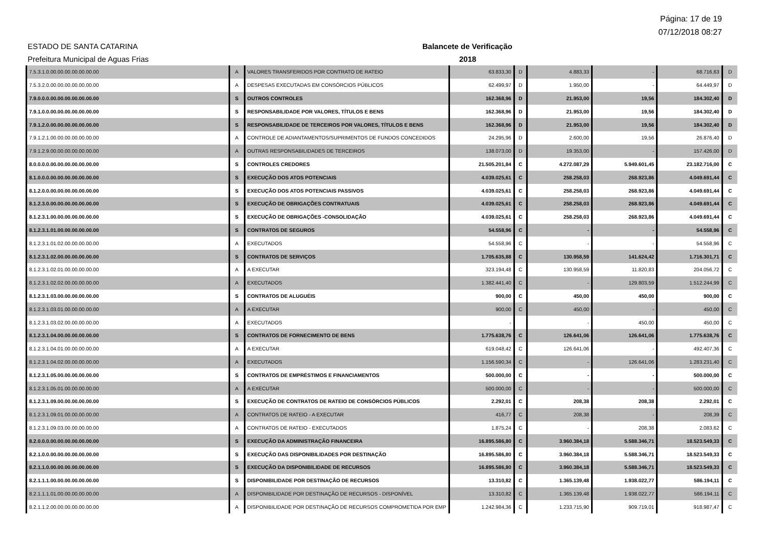Página: 17 de 19
07/12/2018 08:27
ESTADO DE SANTA CATARINA
Prefeitura Municipal de Aguas Frias
Balancete de Verificação
2018
| 7.5.3.1.0.00.00.00.00.00.00.00 | A | VALORES TRANSFERIDOS POR CONTRATO DE RATEIO | 63.833,30 | D | 4.883,33 | - | 68.716,63 | D |
| 7.5.3.2.0.00.00.00.00.00.00.00 | A | DESPESAS EXECUTADAS EM CONSÓRCIOS PÚBLICOS | 62.499,97 | D | 1.950,00 | - | 64.449,97 | D |
| 7.9.0.0.0.00.00.00.00.00.00.00 | S | OUTROS CONTROLES | 162.368,96 | D | 21.953,00 | 19,56 | 184.302,40 | D |
| 7.9.1.0.0.00.00.00.00.00.00.00 | S | RESPONSABILIDADE POR VALORES, TÍTULOS E BENS | 162.368,96 | D | 21.953,00 | 19,56 | 184.302,40 | D |
| 7.9.1.2.0.00.00.00.00.00.00.00 | S | RESPONSABILIDADE DE TERCEIROS POR VALORES, TÍTULOS E BENS | 162.368,96 | D | 21.953,00 | 19,56 | 184.302,40 | D |
| 7.9.1.2.1.00.00.00.00.00.00.00 | A | CONTROLE DE ADIANTAMENTOS/SUPRIMENTOS DE FUNDOS CONCEDIDOS | 24.295,96 | D | 2.600,00 | 19,56 | 26.876,40 | D |
| 7.9.1.2.9.00.00.00.00.00.00.00 | A | OUTRAS RESPONSABILIDADES DE TERCEIROS | 138.073,00 | D | 19.353,00 | - | 157.426,00 | D |
| 8.0.0.0.0.00.00.00.00.00.00.00 | S | CONTROLES CREDORES | 21.505.201,84 | C | 4.272.087,29 | 5.949.601,45 | 23.182.716,00 | C |
| 8.1.0.0.0.00.00.00.00.00.00.00 | S | EXECUÇÃO DOS ATOS POTENCIAIS | 4.039.025,61 | C | 258.258,03 | 268.923,86 | 4.049.691,44 | C |
| 8.1.2.0.0.00.00.00.00.00.00.00 | S | EXECUÇÃO DOS ATOS POTENCIAIS PASSIVOS | 4.039.025,61 | C | 258.258,03 | 268.923,86 | 4.049.691,44 | C |
| 8.1.2.3.0.00.00.00.00.00.00.00 | S | EXECUÇÃO DE OBRIGAÇÕES CONTRATUAIS | 4.039.025,61 | C | 258.258,03 | 268.923,86 | 4.049.691,44 | C |
| 8.1.2.3.1.00.00.00.00.00.00.00 | S | EXECUÇÃO DE OBRIGAÇÕES -CONSOLIDAÇÃO | 4.039.025,61 | C | 258.258,03 | 268.923,86 | 4.049.691,44 | C |
| 8.1.2.3.1.01.00.00.00.00.00.00 | S | CONTRATOS DE SEGUROS | 54.558,96 | C | - | - | 54.558,96 | C |
| 8.1.2.3.1.01.02.00.00.00.00.00 | A | EXECUTADOS | 54.558,96 | C | - | - | 54.558,96 | C |
| 8.1.2.3.1.02.00.00.00.00.00.00 | S | CONTRATOS DE SERVIÇOS | 1.705.635,88 | C | 130.958,59 | 141.624,42 | 1.716.301,71 | C |
| 8.1.2.3.1.02.01.00.00.00.00.00 | A | A EXECUTAR | 323.194,48 | C | 130.958,59 | 11.820,83 | 204.056,72 | C |
| 8.1.2.3.1.02.02.00.00.00.00.00 | A | EXECUTADOS | 1.382.441,40 | C | - | 129.803,59 | 1.512.244,99 | C |
| 8.1.2.3.1.03.00.00.00.00.00.00 | S | CONTRATOS DE ALUGUÉIS | 900,00 | C | 450,00 | 450,00 | 900,00 | C |
| 8.1.2.3.1.03.01.00.00.00.00.00 | A | A EXECUTAR | 900,00 | C | 450,00 | - | 450,00 | C |
| 8.1.2.3.1.03.02.00.00.00.00.00 | A | EXECUTADOS | - | | - | 450,00 | 450,00 | C |
| 8.1.2.3.1.04.00.00.00.00.00.00 | S | CONTRATOS DE FORNECIMENTO DE BENS | 1.775.638,76 | C | 126.641,06 | 126.641,06 | 1.775.638,76 | C |
| 8.1.2.3.1.04.01.00.00.00.00.00 | A | A EXECUTAR | 619.048,42 | C | 126.641,06 | - | 492.407,36 | C |
| 8.1.2.3.1.04.02.00.00.00.00.00 | A | EXECUTADOS | 1.156.590,34 | C | - | 126.641,06 | 1.283.231,40 | C |
| 8.1.2.3.1.05.00.00.00.00.00.00 | S | CONTRATOS DE EMPRÉSTIMOS E FINANCIAMENTOS | 500.000,00 | C | - | - | 500.000,00 | C |
| 8.1.2.3.1.05.01.00.00.00.00.00 | A | A EXECUTAR | 500.000,00 | C | - | - | 500.000,00 | C |
| 8.1.2.3.1.09.00.00.00.00.00.00 | S | EXECUÇÃO DE CONTRATOS DE RATEIO DE CONSÓRCIOS PÚBLICOS | 2.292,01 | C | 208,38 | 208,38 | 2.292,01 | C |
| 8.1.2.3.1.09.01.00.00.00.00.00 | A | CONTRATOS DE RATEIO - A EXECUTAR | 416,77 | C | 208,38 | - | 208,39 | C |
| 8.1.2.3.1.09.03.00.00.00.00.00 | A | CONTRATOS DE RATEIO - EXECUTADOS | 1.875,24 | C | - | 208,38 | 2.083,62 | C |
| 8.2.0.0.0.00.00.00.00.00.00.00 | S | EXECUÇÃO DA ADMINISTRAÇÃO FINANCEIRA | 16.895.586,80 | C | 3.960.384,18 | 5.588.346,71 | 18.523.549,33 | C |
| 8.2.1.0.0.00.00.00.00.00.00.00 | S | EXECUÇÃO DAS DISPONIBILIDADES POR DESTINAÇÃO | 16.895.586,80 | C | 3.960.384,18 | 5.588.346,71 | 18.523.549,33 | C |
| 8.2.1.1.0.00.00.00.00.00.00.00 | S | EXECUÇÃO DA DISPONIBILIDADE DE RECURSOS | 16.895.586,80 | C | 3.960.384,18 | 5.588.346,71 | 18.523.549,33 | C |
| 8.2.1.1.1.00.00.00.00.00.00.00 | S | DISPONIBILIDADE POR DESTINAÇÃO DE RECURSOS | 13.310,82 | C | 1.365.139,48 | 1.938.022,77 | 586.194,11 | C |
| 8.2.1.1.1.01.00.00.00.00.00.00 | A | DISPONIBILIDADE POR DESTINAÇÃO DE RECURSOS - DISPONÍVEL | 13.310,82 | C | 1.365.139,48 | 1.938.022,77 | 586.194,11 | C |
| 8.2.1.1.2.00.00.00.00.00.00.00 | A | DISPONIBILIDADE POR DESTINAÇÃO DE RECURSOS COMPROMETIDA POR EMP | 1.242.984,36 | C | 1.233.715,90 | 909.719,01 | 918.987,47 | C |